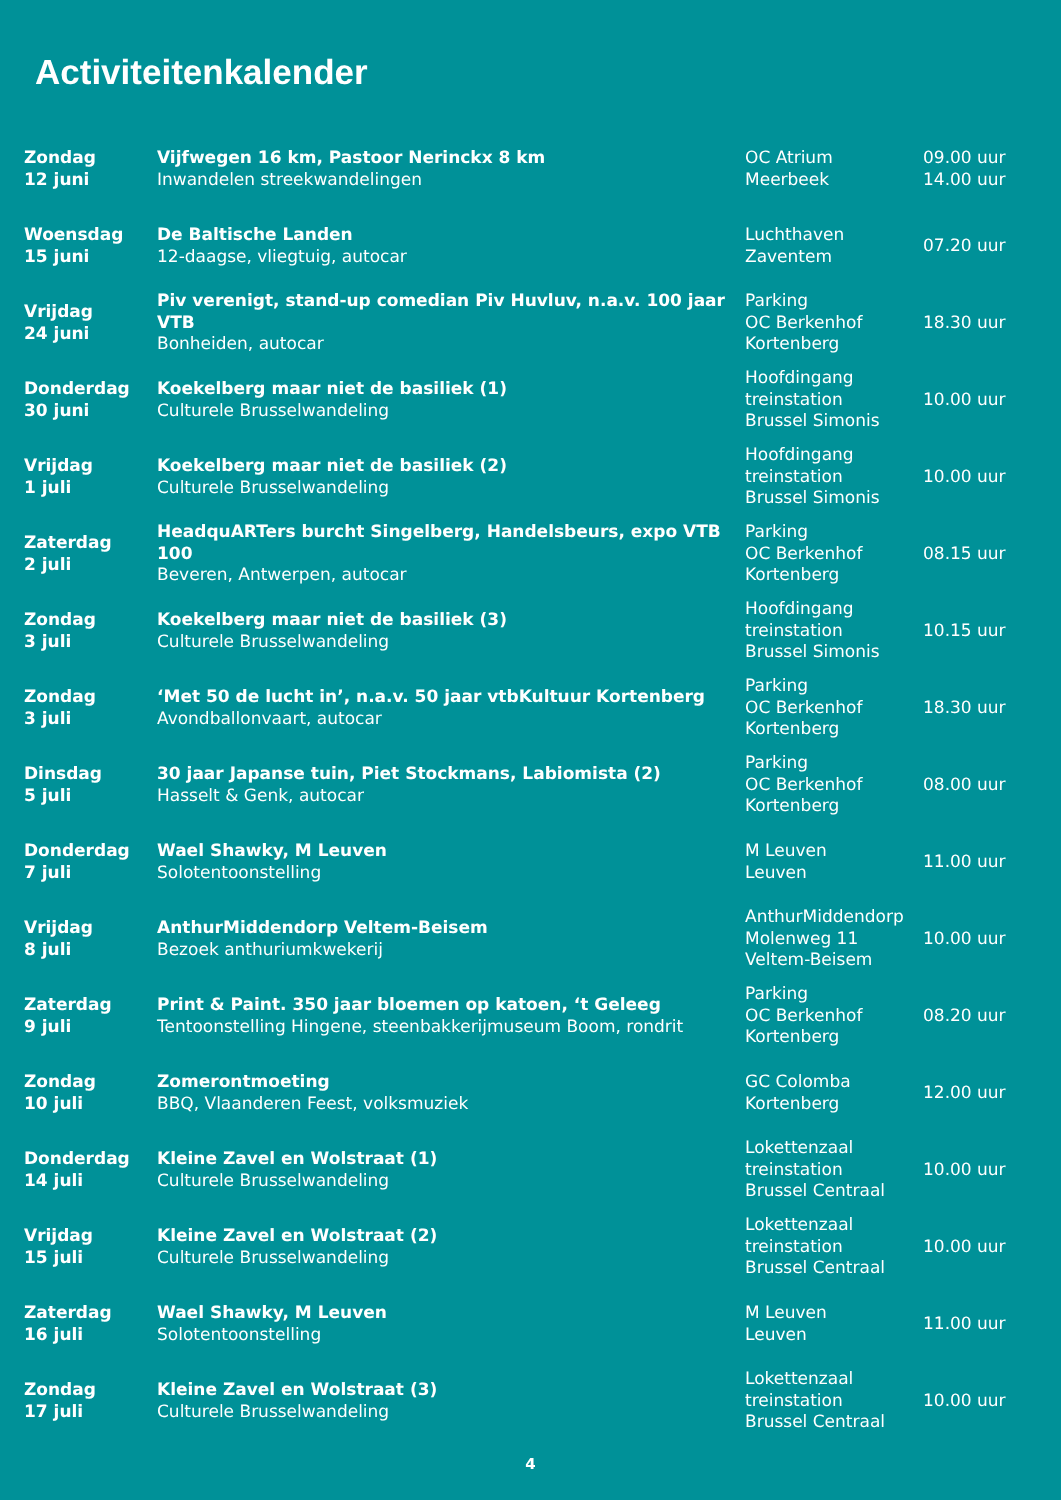Activiteitenkalender
| Zondag 12 juni | Vijfwegen 16 km, Pastoor Nerinckx 8 km Inwandelen streekwandelingen | OC Atrium Meerbeek | 09.00 uur 14.00 uur |
| Woensdag 15 juni | De Baltische Landen 12-daagse, vliegtuig, autocar | Luchthaven Zaventem | 07.20 uur |
| Vrijdag 24 juni | Piv verenigt, stand-up comedian Piv Huvluv, n.a.v. 100 jaar VTB Bonheiden, autocar | Parking OC Berkenhof Kortenberg | 18.30 uur |
| Donderdag 30 juni | Koekelberg maar niet de basiliek (1) Culturele Brusselwandeling | Hoofdingang treinstation Brussel Simonis | 10.00 uur |
| Vrijdag 1 juli | Koekelberg maar niet de basiliek (2) Culturele Brusselwandeling | Hoofdingang treinstation Brussel Simonis | 10.00 uur |
| Zaterdag 2 juli | HeadquARTers burcht Singelberg, Handelsbeurs, expo VTB 100 Beveren, Antwerpen, autocar | Parking OC Berkenhof Kortenberg | 08.15 uur |
| Zondag 3 juli | Koekelberg maar niet de basiliek (3) Culturele Brusselwandeling | Hoofdingang treinstation Brussel Simonis | 10.15 uur |
| Zondag 3 juli | ‘Met 50 de lucht in’, n.a.v. 50 jaar vtbKultuur Kortenberg Avondballonvaart, autocar | Parking OC Berkenhof Kortenberg | 18.30 uur |
| Dinsdag 5 juli | 30 jaar Japanse tuin, Piet Stockmans, Labiomista (2) Hasselt & Genk, autocar | Parking OC Berkenhof Kortenberg | 08.00 uur |
| Donderdag 7 juli | Wael Shawky, M Leuven Solotentoonstelling | M Leuven Leuven | 11.00 uur |
| Vrijdag 8 juli | AnthurMiddendorp Veltem-Beisem Bezoek anthuriumkwekerij | AnthurMiddendorp Molenweg 11 Veltem-Beisem | 10.00 uur |
| Zaterdag 9 juli | Print & Paint. 350 jaar bloemen op katoen, ‘t Geleeg Tentoonstelling Hingene, steenbakkerijmuseum Boom, rondrit | Parking OC Berkenhof Kortenberg | 08.20 uur |
| Zondag 10 juli | Zomerontmoeting BBQ, Vlaanderen Feest, volksmuziek | GC Colomba Kortenberg | 12.00 uur |
| Donderdag 14 juli | Kleine Zavel en Wolstraat (1) Culturele Brusselwandeling | Lokettenzaal treinstation Brussel Centraal | 10.00 uur |
| Vrijdag 15 juli | Kleine Zavel en Wolstraat (2) Culturele Brusselwandeling | Lokettenzaal treinstation Brussel Centraal | 10.00 uur |
| Zaterdag 16 juli | Wael Shawky, M Leuven Solotentoonstelling | M Leuven Leuven | 11.00 uur |
| Zondag 17 juli | Kleine Zavel en Wolstraat (3) Culturele Brusselwandeling | Lokettenzaal treinstation Brussel Centraal | 10.00 uur |
4